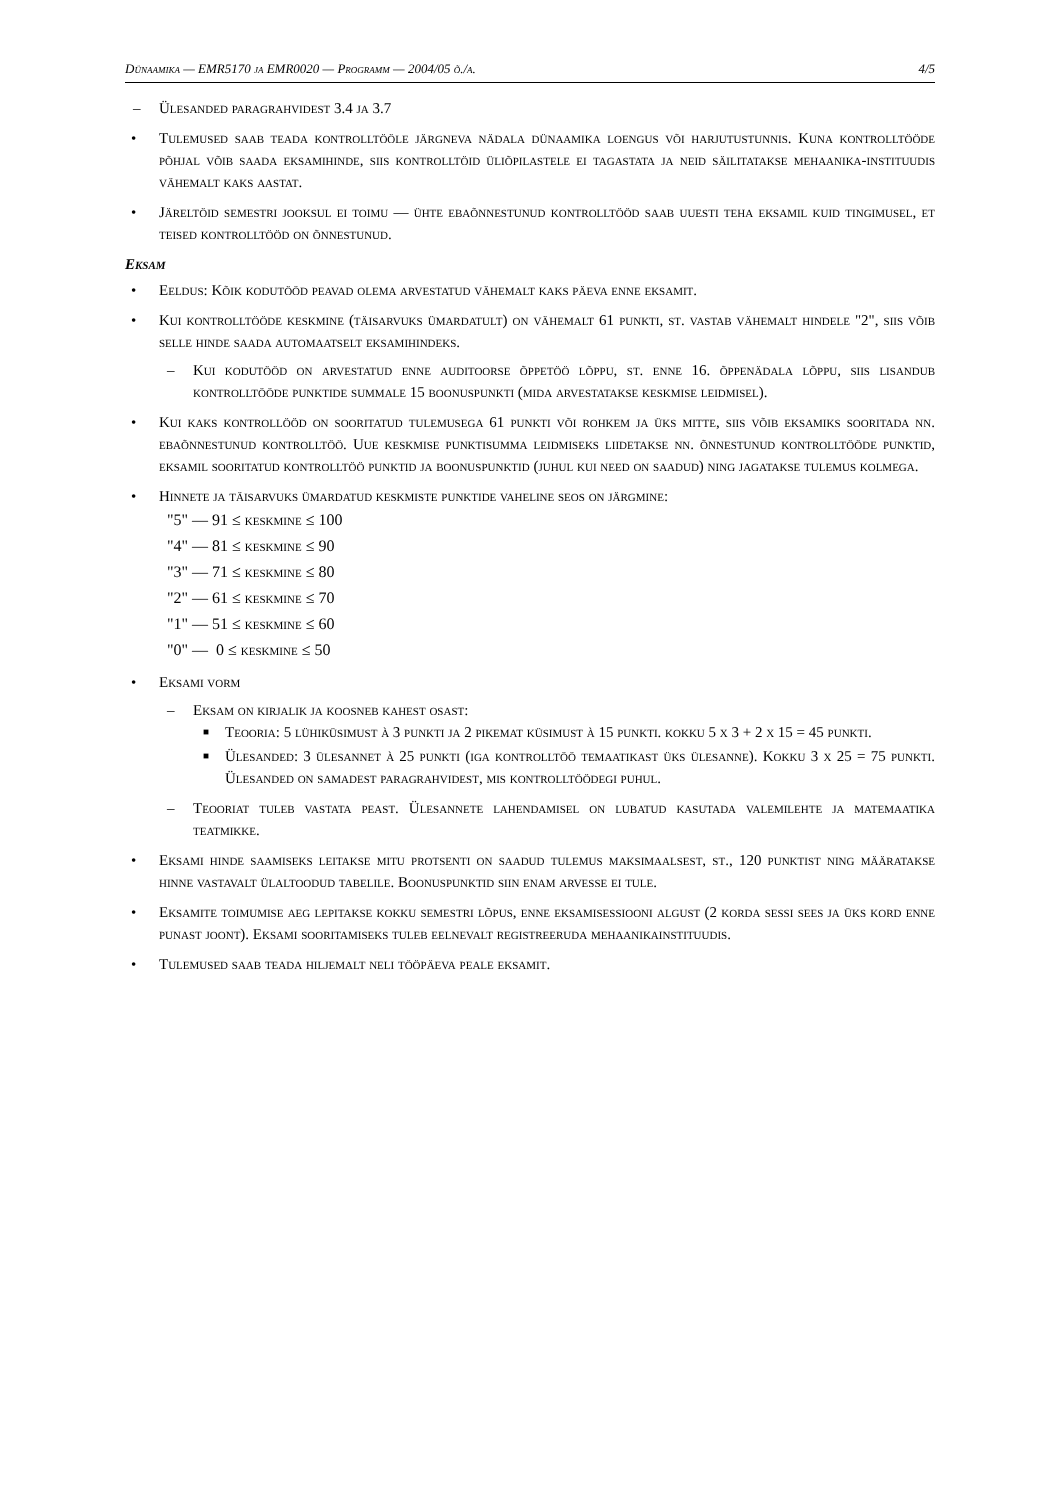Dünaamika — EMR5170 ja EMR0020 — Programm — 2004/05 õ./a. 4/5
– Ülesanded paragrahvidest 3.4 ja 3.7
• Tulemused saab teada kontrolltööle järgneva nädala dünaamika loengus või harjutustunnis. Kuna kontrolltööde põhjal võib saada eksamihinde, siis kontrolltöid üliõpilastele ei tagastata ja neid säilitatakse mehaanika-instituudis vähemalt kaks aastat.
• Järeltöid semestri jooksul ei toimu — ühte ebaõnnestunud kontrolltööd saab uuesti teha eksamil kuid tingimusel, et teised kontrolltööd on õnnestunud.
Eksam
• Eeldus: Kõik kodutööd peavad olema arvestatud vähemalt kaks päeva enne eksamit.
• Kui kontrolltööde keskmine (täisarvuks ümardatult) on vähemalt 61 punkti, st. vastab vähemalt hindele "2", siis võib selle hinde saada automaatselt eksamihindeks.
– Kui kodutööd on arvestatud enne auditoorse õppetöö lõppu, st. enne 16. õppenädala lõppu, siis lisandub kontrolltööde punktide summale 15 boonuspunkti (mida arvestatakse keskmise leidmisel).
• Kui kaks kontrollööd on sooritatud tulemusega 61 punkti või rohkem ja üks mitte, siis võib eksamiks sooritada nn. ebaõnnestunud kontrolltöö. Uue keskmise punktisumma leidmiseks liidetakse nn. õnnestunud kontrolltööde punktid, eksamil sooritatud kontrolltöö punktid ja boonuspunktid (juhul kui need on saadud) ning jagatakse tulemus kolmega.
• Hinnete ja täisarvuks ümardatud keskmiste punktide vaheline seos on järgmine:
"5" — 91 ≤ keskmine ≤ 100
"4" — 81 ≤ keskmine ≤ 90
"3" — 71 ≤ keskmine ≤ 80
"2" — 61 ≤ keskmine ≤ 70
"1" — 51 ≤ keskmine ≤ 60
"0" — 0 ≤ keskmine ≤ 50
• Eksami vorm
– Eksam on kirjalik ja koosneb kahest osast:
■ Teooria: 5 lühiküsimust à 3 punkti ja 2 pikemat küsimust à 15 punkti. kokku 5 x 3 + 2 x 15 = 45 punkti.
■ Ülesanded: 3 ülesannet à 25 punkti (iga kontrolltöö temaatikast üks ülesanne). Kokku 3 x 25 = 75 punkti. Ülesanded on samadest paragrahvidest, mis kontrolltöödegi puhul.
– Teooriat tuleb vastata peast. Ülesannete lahendamisel on lubatud kasutada valemilehte ja matemaatika teatmikke.
• Eksami hinde saamiseks leitakse mitu protsenti on saadud tulemus maksimaalsest, st., 120 punktist ning määratakse hinne vastavalt ülaltoodud tabelile. Boonuspunktid siin enam arvesse ei tule.
• Eksamite toimumise aeg lepitakse kokku semestri lõpus, enne eksamisessiooni algust (2 korda sessi sees ja üks kord enne punast joont). Eksami sooritamiseks tuleb eelnevalt registreeruda mehaanikainstituudis.
• Tulemused saab teada hiljemalt neli tööpäeva peale eksamit.